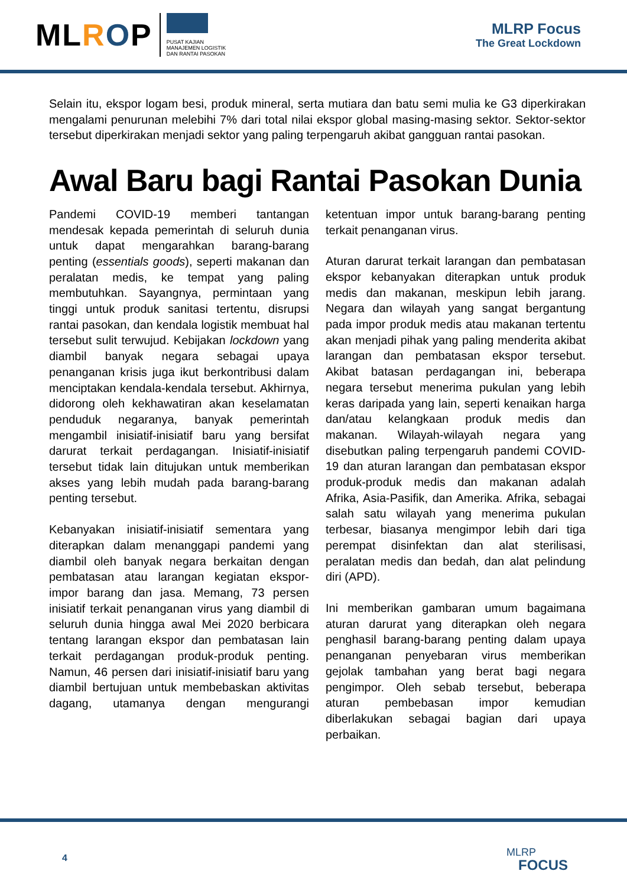ML ROP
PUSAT KAJIAN
MANAJEMEN LOGISTIK
DAN RANTAI PASOKAN
MLRP Focus
The Great Lockdown
Selain itu, ekspor logam besi, produk mineral, serta mutiara dan batu semi mulia ke G3 diperkirakan mengalami penurunan melebihi 7% dari total nilai ekspor global masing-masing sektor. Sektor-sektor tersebut diperkirakan menjadi sektor yang paling terpengaruh akibat gangguan rantai pasokan.
Awal Baru bagi Rantai Pasokan Dunia
Pandemi COVID-19 memberi tantangan mendesak kepada pemerintah di seluruh dunia untuk dapat mengarahkan barang-barang penting (essentials goods), seperti makanan dan peralatan medis, ke tempat yang paling membutuhkan. Sayangnya, permintaan yang tinggi untuk produk sanitasi tertentu, disrupsi rantai pasokan, dan kendala logistik membuat hal tersebut sulit terwujud. Kebijakan lockdown yang diambil banyak negara sebagai upaya penanganan krisis juga ikut berkontribusi dalam menciptakan kendala-kendala tersebut. Akhirnya, didorong oleh kekhawatiran akan keselamatan penduduk negaranya, banyak pemerintah mengambil inisiatif-inisiatif baru yang bersifat darurat terkait perdagangan. Inisiatif-inisiatif tersebut tidak lain ditujukan untuk memberikan akses yang lebih mudah pada barang-barang penting tersebut.
Kebanyakan inisiatif-inisiatif sementara yang diterapkan dalam menanggapi pandemi yang diambil oleh banyak negara berkaitan dengan pembatasan atau larangan kegiatan ekspor-impor barang dan jasa. Memang, 73 persen inisiatif terkait penanganan virus yang diambil di seluruh dunia hingga awal Mei 2020 berbicara tentang larangan ekspor dan pembatasan lain terkait perdagangan produk-produk penting. Namun, 46 persen dari inisiatif-inisiatif baru yang diambil bertujuan untuk membebaskan aktivitas dagang, utamanya dengan mengurangi ketentuan impor untuk barang-barang penting terkait penanganan virus.
Aturan darurat terkait larangan dan pembatasan ekspor kebanyakan diterapkan untuk produk medis dan makanan, meskipun lebih jarang. Negara dan wilayah yang sangat bergantung pada impor produk medis atau makanan tertentu akan menjadi pihak yang paling menderita akibat larangan dan pembatasan ekspor tersebut. Akibat batasan perdagangan ini, beberapa negara tersebut menerima pukulan yang lebih keras daripada yang lain, seperti kenaikan harga dan/atau kelangkaan produk medis dan makanan. Wilayah-wilayah negara yang disebutkan paling terpengaruh pandemi COVID-19 dan aturan larangan dan pembatasan ekspor produk-produk medis dan makanan adalah Afrika, Asia-Pasifik, dan Amerika. Afrika, sebagai salah satu wilayah yang menerima pukulan terbesar, biasanya mengimpor lebih dari tiga perempat disinfektan dan alat sterilisasi, peralatan medis dan bedah, dan alat pelindung diri (APD).
Ini memberikan gambaran umum bagaimana aturan darurat yang diterapkan oleh negara penghasil barang-barang penting dalam upaya penanganan penyebaran virus memberikan gejolak tambahan yang berat bagi negara pengimpor. Oleh sebab tersebut, beberapa aturan pembebasan impor kemudian diberlakukan sebagai bagian dari upaya perbaikan.
4
MLRP
FOCUS